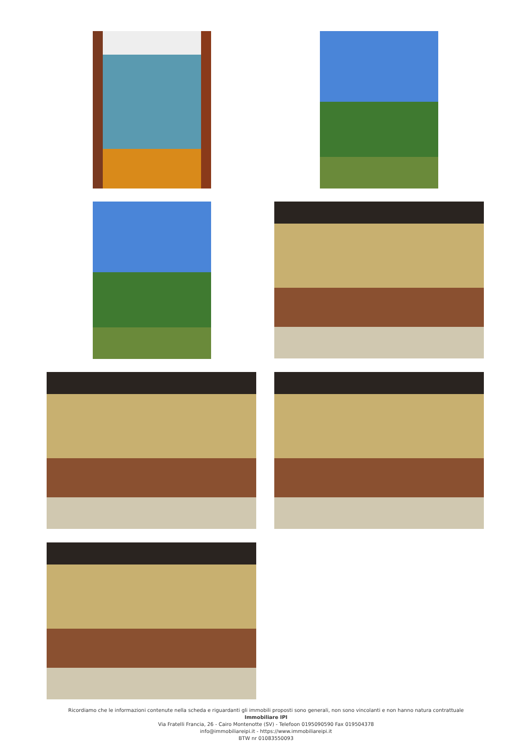Ricordiamo che le informazioni contenute nella scheda e riguardanti gli immobili proposti sono generali, non sono vincolanti e non hanno natura contrattuale
Immobiliare IPI
Via Fratelli Francia, 26 - Cairo Montenotte (SV) - Telefoon 0195090590 Fax 019504378
info@immobiliareipi.it - https://www.immobiliareipi.it
BTW nr 01083550093